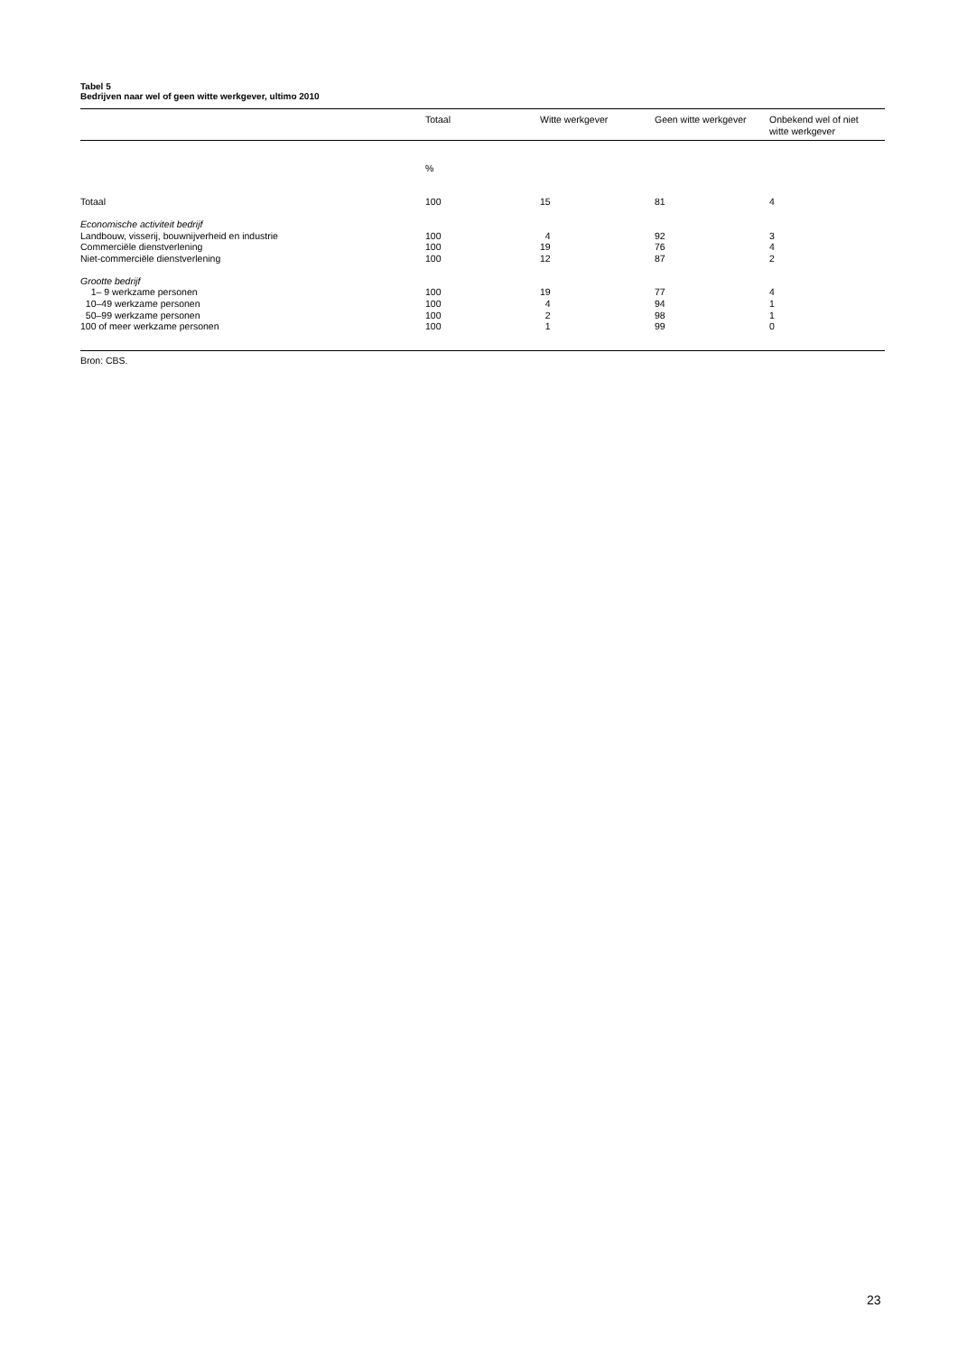Tabel 5
Bedrijven naar wel of geen witte werkgever, ultimo 2010
| | Totaal | Witte werkgever | Geen witte werkgever | Onbekend wel of niet witte werkgever |
| --- | --- | --- | --- | --- |
| | % | | | |
| Totaal | 100 | 15 | 81 | 4 |
| Economische activiteit bedrijf | | | | |
| Landbouw, visserij, bouwnijverheid en industrie | 100 | 4 | 92 | 3 |
| Commerciële dienstverlening | 100 | 19 | 76 | 4 |
| Niet-commerciële dienstverlening | 100 | 12 | 87 | 2 |
| Grootte bedrijf | | | | |
| 1– 9 werkzame personen | 100 | 19 | 77 | 4 |
| 10–49 werkzame personen | 100 | 4 | 94 | 1 |
| 50–99 werkzame personen | 100 | 2 | 98 | 1 |
| 100 of meer werkzame personen | 100 | 1 | 99 | 0 |
Bron: CBS.
23